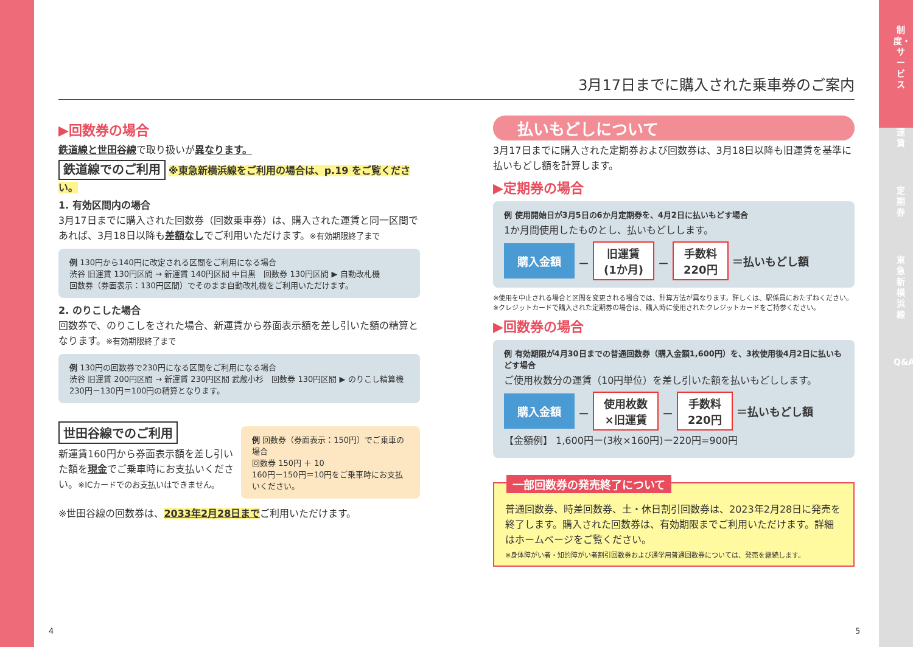制度・サービス
運賃
定期券
東急新横浜線
Q&A
3月17日までに購入された乗車券のご案内
▶回数券の場合
鉄道線と世田谷線で取り扱いが異なります。
鉄道線でのご利用 ※東急新横浜線をご利用の場合は、p.19 をご覧ください。
1. 有効区間内の場合
3月17日までに購入された回数券（回数乗車券）は、購入された運賃と同一区間であれば、3月18日以降も差額なしでご利用いただけます。※有効期限終了まで
例 130円から140円に改定される区間をご利用になる場合
渋谷 旧運賃 130円区間 → 新運賃 140円区間 中目黒　回数券 130円区間 ▶ 自動改札機
回数券（券面表示：130円区間）でそのまま自動改札機をご利用いただけます。
2. のりこした場合
回数券で、のりこしをされた場合、新運賃から券面表示額を差し引いた額の精算となります。※有効期限終了まで
例 130円の回数券で230円になる区間をご利用になる場合
渋谷 旧運賃 200円区間 → 新運賃 230円区間 武蔵小杉　回数券 130円区間 ▶ のりこし精算機
230円－130円＝100円の精算となります。
世田谷線でのご利用
新運賃160円から券面表示額を差し引いた額を現金でご乗車時にお支払いください。※ICカードでのお支払いはできません。
例 回数券（券面表示：150円）でご乗車の場合
回数券 150円 ＋ 10
160円－150円＝10円をご乗車時にお支払いください。
※世田谷線の回数券は、2033年2月28日までご利用いただけます。
払いもどしについて
3月17日までに購入された定期券および回数券は、3月18日以降も旧運賃を基準に払いもどし額を計算します。
▶定期券の場合
例 使用開始日が3月5日の6か月定期券を、4月2日に払いもどす場合
1か月間使用したものとし、払いもどしします。
購入金額 － 旧運賃
(1か月) － 手数料
220円 ＝払いもどし額
※使用を中止される場合と区間を変更される場合では、計算方法が異なります。詳しくは、駅係員におたずねください。
※クレジットカードで購入された定期券の場合は、購入時に使用されたクレジットカードをご持参ください。
▶回数券の場合
例 有効期限が4月30日までの普通回数券（購入金額1,600円）を、3枚使用後4月2日に払いもどす場合
ご使用枚数分の運賃（10円単位）を差し引いた額を払いもどしします。
購入金額 － 使用枚数
×旧運賃 － 手数料
220円 ＝払いもどし額
【金額例】 1,600円ー(3枚×160円)ー220円=900円
一部回数券の発売終了について
普通回数券、時差回数券、土・休日割引回数券は、2023年2月28日に発売を終了します。購入された回数券は、有効期限までご利用いただけます。詳細はホームページをご覧ください。
※身体障がい者・知的障がい者割引回数券および通学用普通回数券については、発売を継続します。
4 5